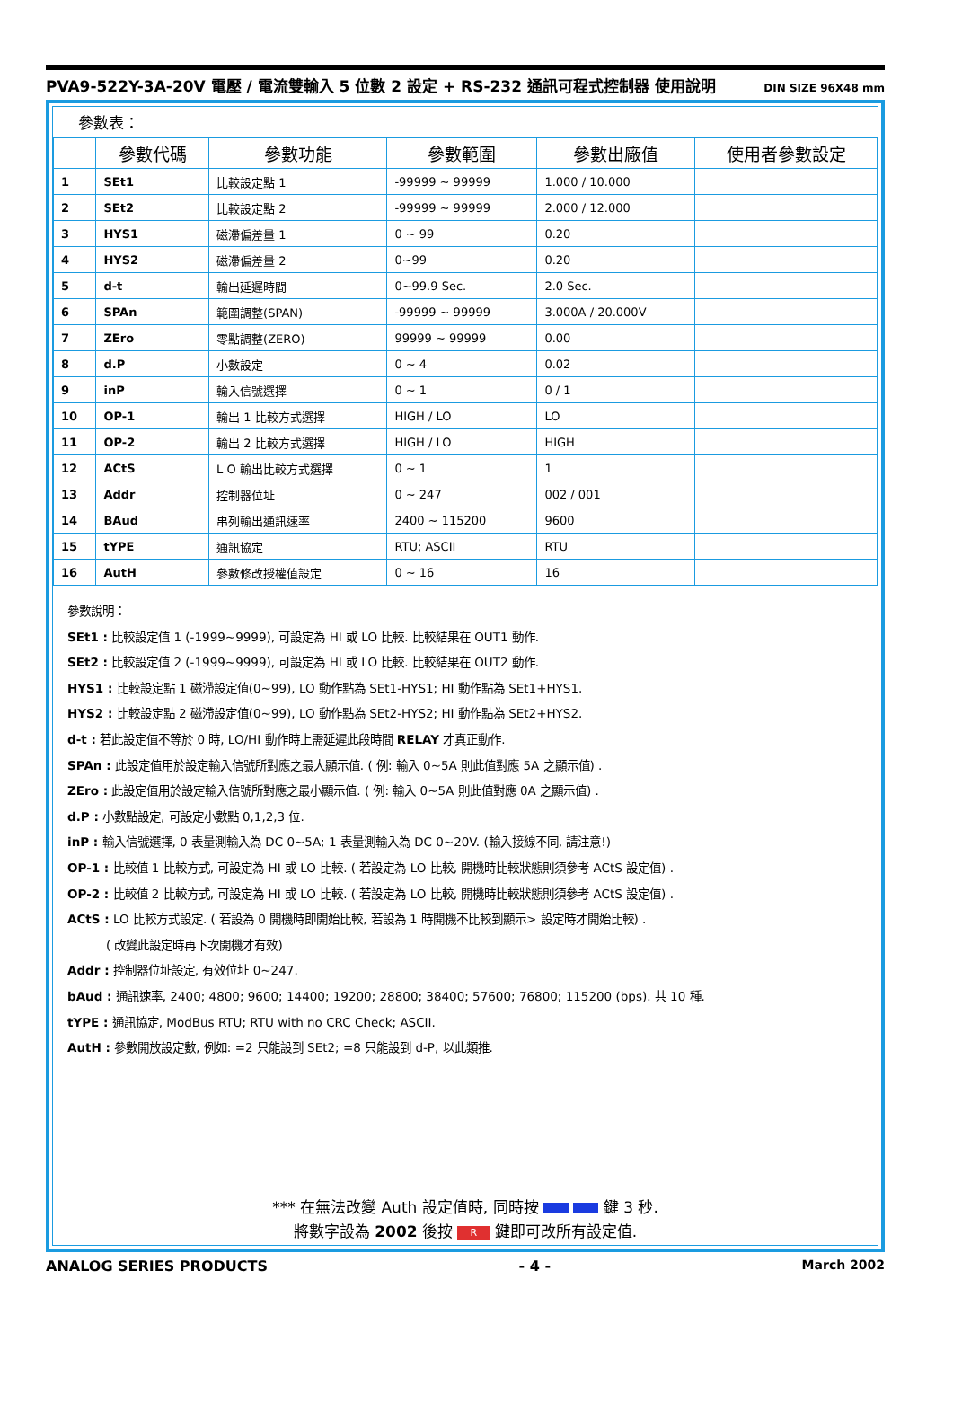PVA9-522Y-3A-20V 電壓 / 電流雙輸入 5 位數 2 設定 + RS-232 通訊可程式控制器 使用說明 DIN SIZE 96X48 mm
參數表：
| | 參數代碼 | 參數功能 | 參數範圍 | 參數出廠值 | 使用者參數設定 |
| --- | --- | --- | --- | --- | --- |
| 1 | SEt1 | 比較設定點 1 | -99999 ~ 99999 | 1.000 / 10.000 | |
| 2 | SEt2 | 比較設定點 2 | -99999 ~ 99999 | 2.000 / 12.000 | |
| 3 | HYS1 | 磁滯偏差量 1 | 0 ~ 99 | 0.20 | |
| 4 | HYS2 | 磁滯偏差量 2 | 0~99 | 0.20 | |
| 5 | d-t | 輸出延遲時間 | 0~99.9 Sec. | 2.0 Sec. | |
| 6 | SPAn | 範圍調整(SPAN) | -99999 ~ 99999 | 3.000A / 20.000V | |
| 7 | ZEro | 零點調整(ZERO) | 99999 ~ 99999 | 0.00 | |
| 8 | d.P | 小數設定 | 0 ~ 4 | 0.02 | |
| 9 | inP | 輸入信號選擇 | 0 ~ 1 | 0 / 1 | |
| 10 | OP-1 | 輸出 1 比較方式選擇 | HIGH / LO | LO | |
| 11 | OP-2 | 輸出 2 比較方式選擇 | HIGH / LO | HIGH | |
| 12 | ACtS | L O 輸出比較方式選擇 | 0 ~ 1 | 1 | |
| 13 | Addr | 控制器位址 | 0 ~ 247 | 002 / 001 | |
| 14 | BAud | 串列輸出通訊速率 | 2400 ~ 115200 | 9600 | |
| 15 | tYPE | 通訊協定 | RTU; ASCII | RTU | |
| 16 | AutH | 參數修改授權值設定 | 0 ~ 16 | 16 | |
參數說明：
SEt1 : 比較設定值 1 (-1999~9999), 可設定為 HI 或 LO 比較. 比較結果在 OUT1 動作.
SEt2 : 比較設定值 2 (-1999~9999), 可設定為 HI 或 LO 比較. 比較結果在 OUT2 動作.
HYS1 : 比較設定點 1 磁滯設定值(0~99), LO 動作點為 SEt1-HYS1; HI 動作點為 SEt1+HYS1.
HYS2 : 比較設定點 2 磁滯設定值(0~99), LO 動作點為 SEt2-HYS2; HI 動作點為 SEt2+HYS2.
d-t : 若此設定值不等於 0 時, LO/HI 動作時上需延遲此段時間 RELAY 才真正動作.
SPAn : 此設定值用於設定輸入信號所對應之最大顯示值. ( 例: 輸入 0~5A 則此值對應 5A 之顯示值) .
ZEro : 此設定值用於設定輸入信號所對應之最小顯示值. ( 例: 輸入 0~5A 則此值對應 0A 之顯示值) .
d.P : 小數點設定, 可設定小數點 0,1,2,3 位.
inP : 輸入信號選擇, 0 表量測輸入為 DC 0~5A; 1 表量測輸入為 DC 0~20V. (輸入接線不同, 請注意!)
OP-1 : 比較值 1 比較方式, 可設定為 HI 或 LO 比較. ( 若設定為 LO 比較, 開機時比較狀態則須參考 ACtS 設定值) .
OP-2 : 比較值 2 比較方式, 可設定為 HI 或 LO 比較. ( 若設定為 LO 比較, 開機時比較狀態則須參考 ACtS 設定值) .
ACtS : LO 比較方式設定. ( 若設為 0 開機時即開始比較, 若設為 1 時開機不比較到顯示> 設定時才開始比較) .
( 改變此設定時再下次開機才有效)
Addr : 控制器位址設定, 有效位址 0~247.
bAud : 通訊速率, 2400; 4800; 9600; 14400; 19200; 28800; 38400; 57600; 76800; 115200 (bps). 共 10 種.
tYPE : 通訊協定, ModBus RTU; RTU with no CRC Check; ASCII.
AutH : 參數開放設定數, 例如: =2 只能設到 SEt2; =8 只能設到 d-P, 以此類推.
*** 在無法改變 Auth 設定值時, 同時按 鍵 3 秒.
將數字設為 2002 後按 R 鍵即可改所有設定值.
ANALOG SERIES PRODUCTS - 4 - March 2002